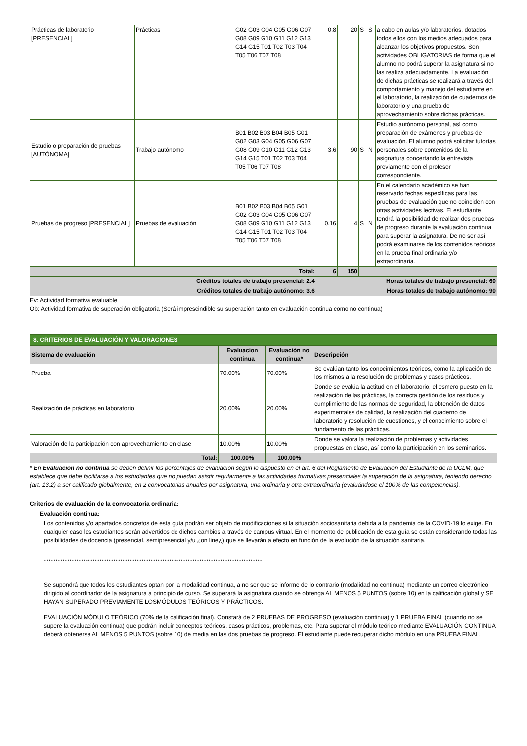| Prácticas de laboratorio [PRESENCIAL] | Prácticas | G02 G03 G04 G05 G06 G07 G08 G09 G10 G11 G12 G13 G14 G15 T01 T02 T03 T04 T05 T06 T07 T08 | 0.8 | 20 | S | S | a cabo en aulas y/o laboratorios, dotados todos ellos con los medios adecuados para alcanzar los objetivos propuestos. Son actividades OBLIGATORIAS de forma que el alumno no podrá superar la asignatura si no las realiza adecuadamente. La evaluación de dichas prácticas se realizará a través del comportamiento y manejo del estudiante en el laboratorio, la realización de cuadernos de laboratorio y una prueba de aprovechamiento sobre dichas prácticas. |
| Estudio o preparación de pruebas [AUTÓNOMA] | Trabajo autónomo | B01 B02 B03 B04 B05 G01 G02 G03 G04 G05 G06 G07 G08 G09 G10 G11 G12 G13 G14 G15 T01 T02 T03 T04 T05 T06 T07 T08 | 3.6 | 90 | S | N | Estudio autónomo personal, así como preparación de exámenes y pruebas de evaluación. El alumno podrá solicitar tutorías personales sobre contenidos de la asignatura concertando la entrevista previamente con el profesor correspondiente. |
| Pruebas de progreso [PRESENCIAL] | Pruebas de evaluación | B01 B02 B03 B04 B05 G01 G02 G03 G04 G05 G06 G07 G08 G09 G10 G11 G12 G13 G14 G15 T01 T02 T03 T04 T05 T06 T07 T08 | 0.16 | 4 | S | N | En el calendario académico se han reservado fechas específicas para las pruebas de evaluación que no coinciden con otras actividades lectivas. El estudiante tendrá la posibilidad de realizar dos pruebas de progreso durante la evaluación continua para superar la asignatura. De no ser así podrá examinarse de los contenidos teóricos en la prueba final ordinaria y/o extraordinaria. |
| Total: | | | 6 | 150 | | | |
| Créditos totales de trabajo presencial: 2.4 | | | Horas totales de trabajo presencial: 60 | | | | |
| Créditos totales de trabajo autónomo: 3.6 | | | Horas totales de trabajo autónomo: 90 | | | | |
Ev: Actividad formativa evaluable
Ob: Actividad formativa de superación obligatoria (Será imprescindible su superación tanto en evaluación continua como no continua)
| 8. CRITERIOS DE EVALUACIÓN Y VALORACIONES | | | |
| Sistema de evaluación | Evaluacion continua | Evaluación no continua* | Descripción |
| Prueba | 70.00% | 70.00% | Se evalúan tanto los conocimientos teóricos, como la aplicación de los mismos a la resolución de problemas y casos prácticos. |
| Realización de prácticas en laboratorio | 20.00% | 20.00% | Donde se evalúa la actitud en el laboratorio, el esmero puesto en la realización de las prácticas, la correcta gestión de los residuos y cumplimiento de las normas de seguridad, la obtención de datos experimentales de calidad, la realización del cuaderno de laboratorio y resolución de cuestiones, y el conocimiento sobre el fundamento de las prácticas. |
| Valoración de la participación con aprovechamiento en clase | 10.00% | 10.00% | Donde se valora la realización de problemas y actividades propuestas en clase, así como la participación en los seminarios. |
| Total: | 100.00% | 100.00% | |
* En Evaluación no continua se deben definir los porcentajes de evaluación según lo dispuesto en el art. 6 del Reglamento de Evaluación del Estudiante de la UCLM, que establece que debe facilitarse a los estudiantes que no puedan asistir regularmente a las actividades formativas presenciales la superación de la asignatura, teniendo derecho (art. 13.2) a ser calificado globalmente, en 2 convocatorias anuales por asignatura, una ordinaria y otra extraordinaria (evaluándose el 100% de las competencias).
Criterios de evaluación de la convocatoria ordinaria:
Evaluación continua:
Los contenidos y/o apartados concretos de esta guía podrán ser objeto de modificaciones si la situación sociosanitaria debida a la pandemia de la COVID-19 lo exige. En cualquier caso los estudiantes serán advertidos de dichos cambios a través de campus virtual. En el momento de publicación de esta guía se están considerando todas las posibilidades de docencia (presencial, semipresencial y/u ¿on line¿) que se llevarán a efecto en función de la evolución de la situación sanitaria.
**********************************************************************************************
Se supondrá que todos los estudiantes optan por la modalidad continua, a no ser que se informe de lo contrario (modalidad no continua) mediante un correo electrónico dirigido al coordinador de la asignatura a principio de curso. Se superará la asignatura cuando se obtenga AL MENOS 5 PUNTOS (sobre 10) en la calificación global y SE HAYAN SUPERADO PREVIAMENTE LOSMÓDULOS TEÓRICOS Y PRÁCTICOS.
EVALUACIÓN MÓDULO TEÓRICO (70% de la calificación final). Constará de 2 PRUEBAS DE PROGRESO (evaluación continua) y 1 PRUEBA FINAL (cuando no se supere la evaluación continua) que podrán incluir conceptos teóricos, casos prácticos, problemas, etc. Para superar el módulo teórico mediante EVALUACIÓN CONTINUA deberá obtenerse AL MENOS 5 PUNTOS (sobre 10) de media en las dos pruebas de progreso. El estudiante puede recuperar dicho módulo en una PRUEBA FINAL.